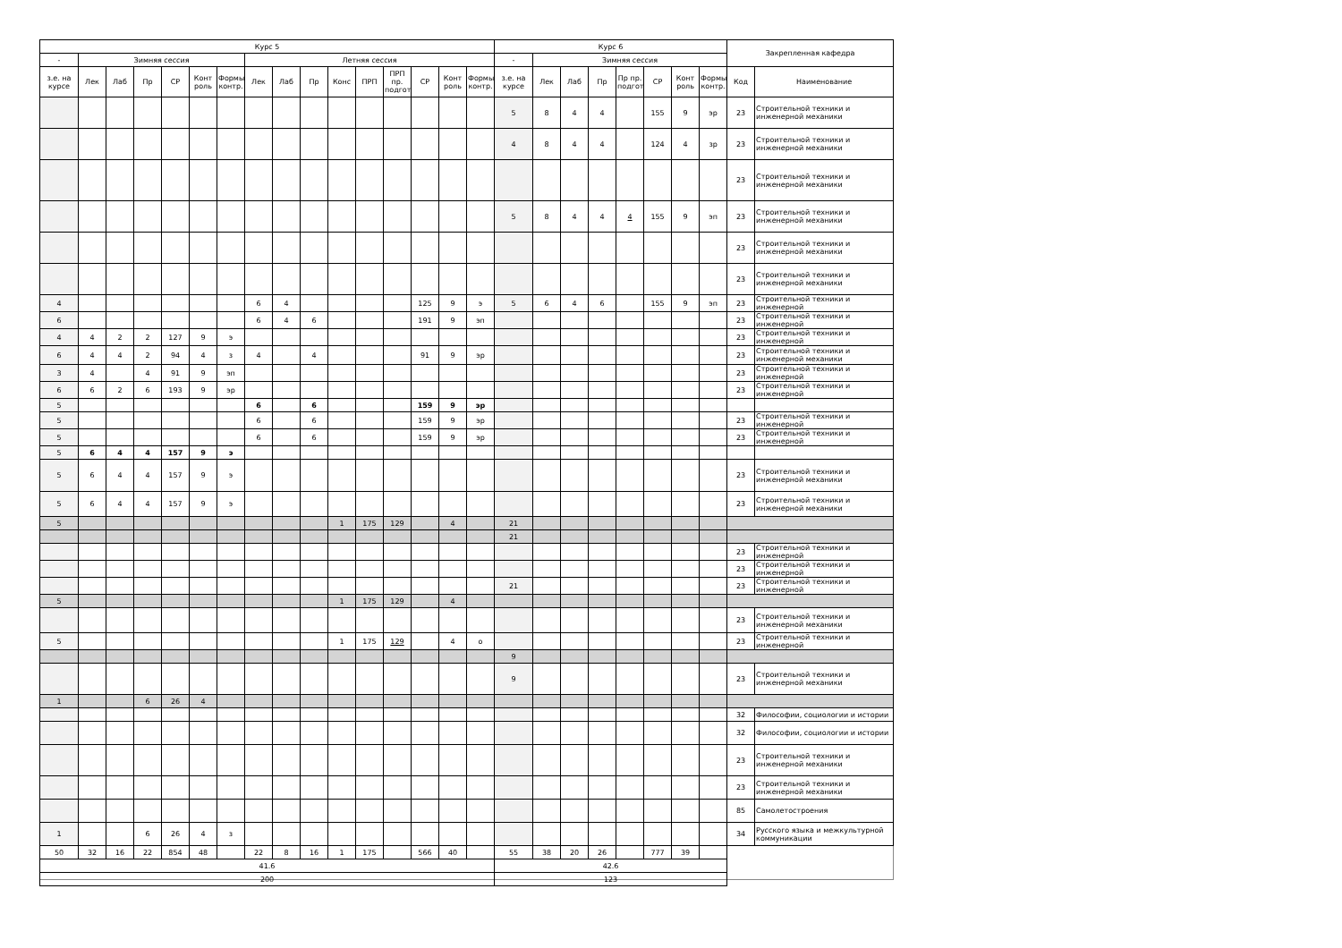| Курс 5 | | | | | | | | | | | | | | | | Курс 6 | | | | | | | | Закрепленная кафедра | |
| --- | --- | --- | --- | --- | --- | --- | --- | --- | --- | --- | --- | --- | --- | --- | --- | --- | --- | --- | --- | --- | --- | --- | --- | --- | --- |
| - | Зимняя сессия | | | | | | Летняя сессия | | | | | | | | | - | Зимняя сессия | | | | | | | | |
| з.е. на курсе | Лек | Лаб | Пр | СР | Конт роль | Формы контр. | Лек | Лаб | Пр | Конс | ПРП | ПРП пр. подгот | СР | Конт роль | Формы контр. | з.е. на курсе | Лек | Лаб | Пр | Пр пр. подгот | СР | Конт роль | Формы контр. | Код | Наименование |
| | | | | | | | | | | | | | | | | 5 | 8 | 4 | 4 | | 155 | 9 | эр | 23 | Строительной техники и инженерной механики |
| | | | | | | | | | | | | | | | | 4 | 8 | 4 | 4 | | 124 | 4 | зр | 23 | Строительной техники и инженерной механики |
| | | | | | | | | | | | | | | | | | | | | | | | | 23 | Строительной техники и инженерной механики |
| | | | | | | | | | | | | | | | | 5 | 8 | 4 | 4 | 4 | 155 | 9 | эп | 23 | Строительной техники и инженерной механики |
| | | | | | | | | | | | | | | | | | | | | | | | | 23 | Строительной техники и инженерной механики |
| | | | | | | | | | | | | | | | | | | | | | | | | 23 | Строительной техники и инженерной механики |
| 4 | | | | | | | 6 | 4 | | | | | 125 | 9 | э | 5 | 6 | 4 | 6 | | 155 | 9 | эп | 23 | Строительной техники и инженерной |
| 6 | | | | | | | 6 | 4 | 6 | | | | 191 | 9 | эп | | | | | | | | | 23 | Строительной техники и инженерной |
| 4 | 4 | 2 | 2 | 127 | 9 | э | | | | | | | | | | | | | | | | | | 23 | Строительной техники и инженерной |
| 6 | 4 | 4 | 2 | 94 | 4 | з | 4 | | 4 | | | | 91 | 9 | эр | | | | | | | | | 23 | Строительной техники и инженерной механики |
| 3 | 4 | | 4 | 91 | 9 | эп | | | | | | | | | | | | | | | | | | 23 | Строительной техники и инженерной |
| 6 | 6 | 2 | 6 | 193 | 9 | эр | | | | | | | | | | | | | | | | | | 23 | Строительной техники и инженерной |
| 5 | | | | | | | 6 | | 6 | | | | 159 | 9 | эр | | | | | | | | | | |
| 5 | | | | | | | 6 | | 6 | | | | 159 | 9 | эр | | | | | | | | | 23 | Строительной техники и инженерной |
| 5 | | | | | | | 6 | | 6 | | | | 159 | 9 | эр | | | | | | | | | 23 | Строительной техники и инженерной |
| 5 | 6 | 4 | 4 | 157 | 9 | э | | | | | | | | | | | | | | | | | | | |
| 5 | 6 | 4 | 4 | 157 | 9 | э | | | | | | | | | | | | | | | | | | 23 | Строительной техники и инженерной механики |
| 5 | 6 | 4 | 4 | 157 | 9 | э | | | | | | | | | | | | | | | | | | 23 | Строительной техники и инженерной механики |
| 5 | | | | | | | | | | 1 | 175 | 129 | | 4 | | 21 | | | | | | | | | |
| | | | | | | | | | | | | | | | | 21 | | | | | | | | | |
| | | | | | | | | | | | | | | | | | | | | | | | | 23 | Строительной техники и инженерной |
| | | | | | | | | | | | | | | | | | | | | | | | | 23 | Строительной техники и инженерной |
| | | | | | | | | | | | | | | | | 21 | | | | | | | | 23 | Строительной техники и инженерной |
| 5 | | | | | | | | | | 1 | 175 | 129 | | 4 | | | | | | | | | | | |
| | | | | | | | | | | | | | | | | | | | | | | | | 23 | Строительной техники и инженерной механики |
| 5 | | | | | | | | | | 1 | 175 | 129 | | 4 | о | | | | | | | | | 23 | Строительной техники и инженерной |
| | | | | | | | | | | | | | | | | 9 | | | | | | | | | |
| | | | | | | | | | | | | | | | | 9 | | | | | | | | 23 | Строительной техники и инженерной механики |
| 1 | | | 6 | 26 | 4 | | | | | | | | | | | | | | | | | | | | |
| | | | | | | | | | | | | | | | | | | | | | | | | 32 | Философии, социологии и истории |
| | | | | | | | | | | | | | | | | | | | | | | | | 32 | Философии, социологии и истории |
| | | | | | | | | | | | | | | | | | | | | | | | | 23 | Строительной техники и инженерной механики |
| | | | | | | | | | | | | | | | | | | | | | | | | 23 | Строительной техники и инженерной механики |
| | | | | | | | | | | | | | | | | | | | | | | | | 85 | Самолетостроения |
| 1 | | | 6 | 26 | 4 | з | | | | | | | | | | | | | | | | | | 34 | Русского языка и межкультурной коммуникации |
| 50 | 32 | 16 | 22 | 854 | 48 | | 22 | 8 | 16 | 1 | 175 | | 566 | 40 | | 55 | 38 | 20 | 26 | | 777 | 39 | | | |
| 41.6 | | | | | | | | | | | | | | | | 42.6 | | | | | | | | | |
| 200 | | | | | | | | | | | | | | | | 123 | | | | | | | | | |